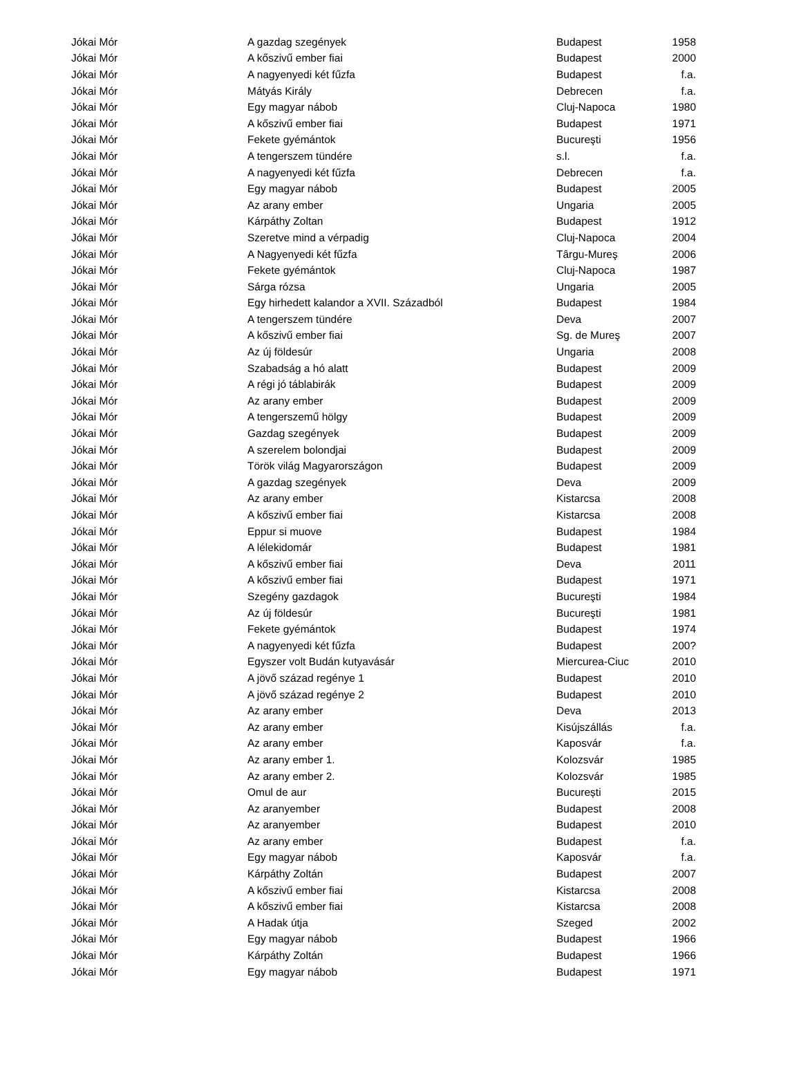| Jókai Mór | A gazdag szegények | Budapest | 1958 |
| Jókai Mór | A kőszivű ember fiai | Budapest | 2000 |
| Jókai Mór | A nagyenyedi két fűzfa | Budapest | f.a. |
| Jókai Mór | Mátyás Király | Debrecen | f.a. |
| Jókai Mór | Egy magyar nábob | Cluj-Napoca | 1980 |
| Jókai Mór | A kőszivű ember fiai | Budapest | 1971 |
| Jókai Mór | Fekete gyémántok | Bucureşti | 1956 |
| Jókai Mór | A tengerszem tündére | s.l. | f.a. |
| Jókai Mór | A nagyenyedi két fűzfa | Debrecen | f.a. |
| Jókai Mór | Egy magyar nábob | Budapest | 2005 |
| Jókai Mór | Az arany ember | Ungaria | 2005 |
| Jókai Mór | Kárpáthy Zoltan | Budapest | 1912 |
| Jókai Mór | Szeretve mind a vérpadig | Cluj-Napoca | 2004 |
| Jókai Mór | A Nagyenyedi két fűzfa | Târgu-Mureş | 2006 |
| Jókai Mór | Fekete gyémántok | Cluj-Napoca | 1987 |
| Jókai Mór | Sárga rózsa | Ungaria | 2005 |
| Jókai Mór | Egy hirhedett kalandor a XVII. Századból | Budapest | 1984 |
| Jókai Mór | A tengerszem tündére | Deva | 2007 |
| Jókai Mór | A kőszivű ember fiai | Sg. de Mureş | 2007 |
| Jókai Mór | Az új földesúr | Ungaria | 2008 |
| Jókai Mór | Szabadság a hó alatt | Budapest | 2009 |
| Jókai Mór | A régi jó táblabirák | Budapest | 2009 |
| Jókai Mór | Az arany ember | Budapest | 2009 |
| Jókai Mór | A tengerszemű hölgy | Budapest | 2009 |
| Jókai Mór | Gazdag szegények | Budapest | 2009 |
| Jókai Mór | A szerelem bolondjai | Budapest | 2009 |
| Jókai Mór | Török világ Magyarországon | Budapest | 2009 |
| Jókai Mór | A gazdag szegények | Deva | 2009 |
| Jókai Mór | Az arany ember | Kistarcsa | 2008 |
| Jókai Mór | A kőszivű ember fiai | Kistarcsa | 2008 |
| Jókai Mór | Eppur si muove | Budapest | 1984 |
| Jókai Mór | A lélekidomár | Budapest | 1981 |
| Jókai Mór | A kőszivű ember fiai | Deva | 2011 |
| Jókai Mór | A kőszivű ember fiai | Budapest | 1971 |
| Jókai Mór | Szegény gazdagok | Bucureşti | 1984 |
| Jókai Mór | Az új földesúr | Bucureşti | 1981 |
| Jókai Mór | Fekete gyémántok | Budapest | 1974 |
| Jókai Mór | A nagyenyedi két fűzfa | Budapest | 200? |
| Jókai Mór | Egyszer volt Budán kutyavásár | Miercurea-Ciuc | 2010 |
| Jókai Mór | A jövő század regénye 1 | Budapest | 2010 |
| Jókai Mór | A jövő század regénye 2 | Budapest | 2010 |
| Jókai Mór | Az arany ember | Deva | 2013 |
| Jókai Mór | Az arany ember | Kisújszállás | f.a. |
| Jókai Mór | Az arany ember | Kaposvár | f.a. |
| Jókai Mór | Az arany ember 1. | Kolozsvár | 1985 |
| Jókai Mór | Az arany ember 2. | Kolozsvár | 1985 |
| Jókai Mór | Omul de aur | București | 2015 |
| Jókai Mór | Az aranyember | Budapest | 2008 |
| Jókai Mór | Az aranyember | Budapest | 2010 |
| Jókai Mór | Az arany ember | Budapest | f.a. |
| Jókai Mór | Egy magyar nábob | Kaposvár | f.a. |
| Jókai Mór | Kárpáthy Zoltán | Budapest | 2007 |
| Jókai Mór | A kőszivű ember fiai | Kistarcsa | 2008 |
| Jókai Mór | A kőszivű ember fiai | Kistarcsa | 2008 |
| Jókai Mór | A Hadak útja | Szeged | 2002 |
| Jókai Mór | Egy magyar nábob | Budapest | 1966 |
| Jókai Mór | Kárpáthy Zoltán | Budapest | 1966 |
| Jókai Mór | Egy magyar nábob | Budapest | 1971 |